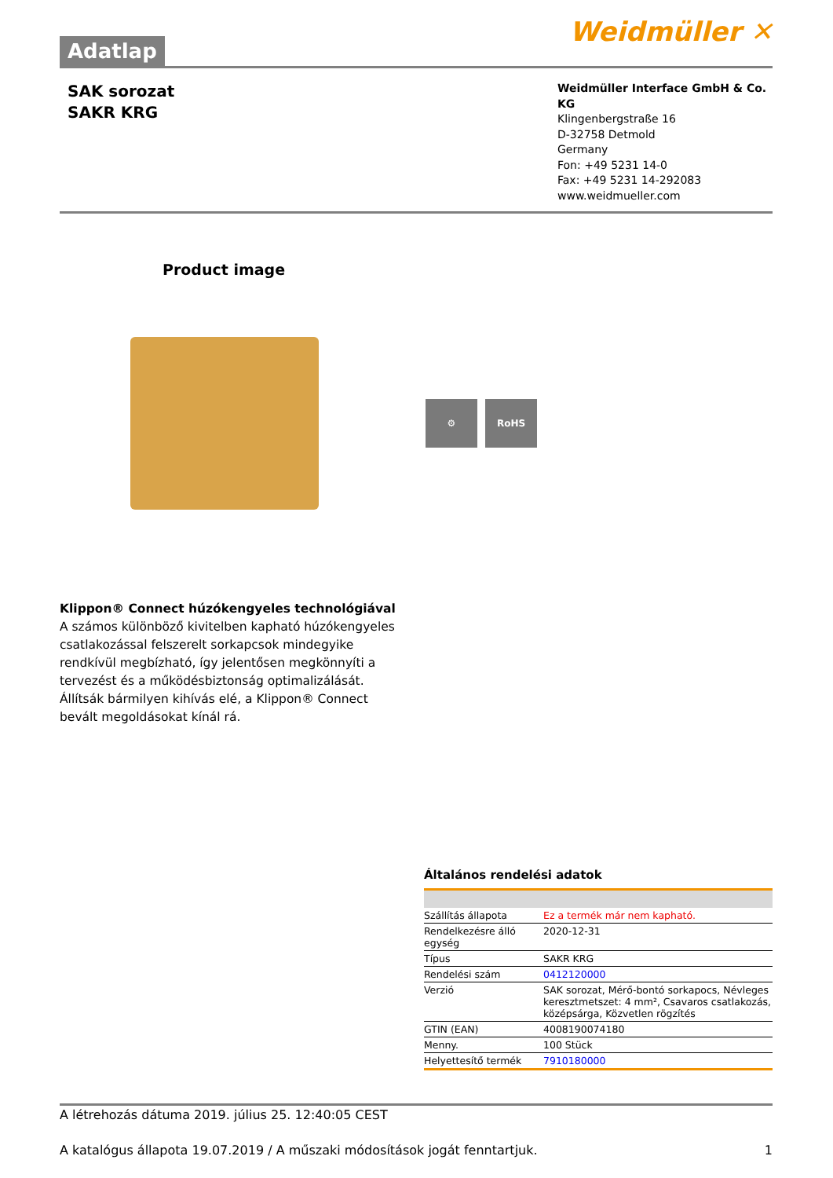Adatlap
Weidmüller ✕
SAK sorozat
SAKR KRG
Weidmüller Interface GmbH & Co. KG
Klingenbergstraße 16
D-32758 Detmold
Germany
Fon: +49 5231 14-0
Fax: +49 5231 14-292083
www.weidmueller.com
Product image
⚙ RoHS
Klippon® Connect húzókengyeles technológiával
A számos különböző kivitelben kapható húzókengyeles csatlakozással felszerelt sorkapcsok mindegyike rendkívül megbízható, így jelentősen megkönnyíti a tervezést és a működésbiztonság optimalizálását. Állítsák bármilyen kihívás elé, a Klippon® Connect bevált megoldásokat kínál rá.
Általános rendelési adatok
| Szállítás állapota | Ez a termék már nem kapható. |
| Rendelkezésre álló egység | 2020-12-31 |
| Típus | SAKR KRG |
| Rendelési szám | 0412120000 |
| Verzió | SAK sorozat, Mérő-bontó sorkapocs, Névleges keresztmetszet: 4 mm², Csavaros csatlakozás, középsárga, Közvetlen rögzítés |
| GTIN (EAN) | 4008190074180 |
| Menny. | 100 Stück |
| Helyettesítő termék | 7910180000 |
A létrehozás dátuma 2019. július 25. 12:40:05 CEST
A katalógus állapota 19.07.2019 / A műszaki módosítások jogát fenntartjuk. 1